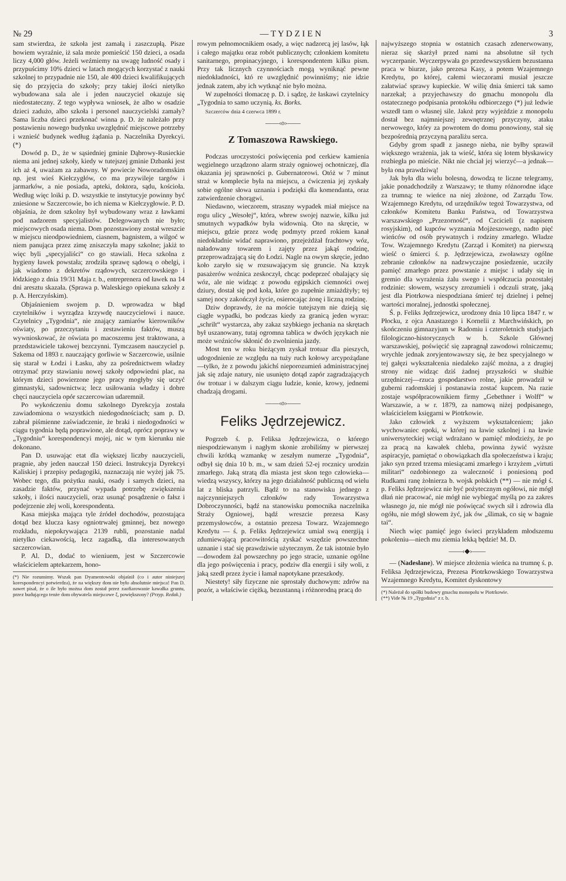№ 29 — T Y D Z I E N 3
sam stwierdza, że szkoła jest zamałą i zaszczupłą. Pisze bowiem wyraźnie, iż sala może pomieścić 150 dzieci, a osada liczy 4,000 głów. Jeżeli weźmiemy na uwagę ludność osady i przypuścimy 10% dzieci w latach mogących korzystać z nauki szkolnej to przypadnie nie 150, ale 400 dzieci kwalifikujących się do przyjęcia do szkoły; przy takiej ilości nietylko wybudowana sala ale i jeden nauczyciel okazuje się niedostateczny. Z tego wypływa wniosek, że albo w osadzie dzieci zadużo, albo szkoła i personel nauczycielski zamały? Sama liczba dzieci przekonać winna p. D. że należało przy postawieniu nowego budynku uwzględnić miejscowe potrzeby i wznieść budynek według żądania p. Naczelnika Dyrekcyi. (*)
Dowód p. D., że w sąsiedniej gminie Dąbrowy-Rusieckie niema ani jednej szkoły, kiedy w tutejszej gminie Dzbanki jest ich aż 4, uważam za zabawny. W powiecie Noworadomskim np. jest wieś Kiełczygłów, co ma przywileje targów i jarmarków, a nie posiada, apteki, doktora, sądu, kościoła. Według więc loiki p. D. wszystkie te instytucyje powinny być zniesione w Szczercowie, bo ich niema w Kiełczygłowie. P. D. objaśnia, że dom szkolny był wybudowany wraz z ławkami pod nadzorem specyjalistów. Delegowanych nie było; miejscowych osada niema. Dom pozostawiony został wreszcie w miejscu nieodpowiedniem, ciasnem, bagnistem, a wilgoć w niem panująca przez zimę zniszczyła mapy szkolne; jakiż to więc byli „specyjaliści“ co go stawiali. Heca szkolna z hygieny ławek powstała; zrodziła sprawę sądową o obelgi, i jak wiadomo z dekretów rządowych, szczercowskiego i łódzkiego z dnia 19/31 Maja r. b., entreprenera od ławek na 14 dni aresztu skazała. (Sprawa p. Waleskiego opiekuna szkoły z p. A. Herczyńskim).
Objaśnieniem swojem p. D. wprowadza w błąd czytelników i wyrządza krzywdę nauczycielowi i nauce. Czytelnicy „Tygodnia“, nie znający zamiarów kierowników oświaty, po przeczytaniu i zestawieniu faktów, muszą wywnioskować, że oświata po macoszemu jest traktowana, a przedstawiciele takowej bezczynni. Tymczasem nauczyciel p. Szkema od 1893 r. nauczający gorliwie w Szczercowie, usilnie się starał w Łodzi i Łasku, aby za pośrednictwem władzy otrzymać przy stawianiu nowej szkoły odpowiedni plac, na którym dzieci powierzone jego pracy mogłyby się uczyć gimnastyki, sadownictwa; lecz usiłowania władzy i dobre chęci nauczyciela opór szczercowian udaremnił.
Po wykończeniu domu szkolnego Dyrekcyja została zawiadomiona o wszystkich niedogodnościach; sam p. D. zabrał piśmienne zaświadczenie, że braki i niedogodności w ciągu tygodnia będą poprawione, ale dotąd, oprócz poprawy w „Tygodniu“ korespondencyi mojej, nic w tym kierunku nie dokonano.
Pan D. usuwając etat dla większej liczby nauczycieli, pragnie, aby jeden nauczał 150 dzieci. Instrukcyja Dyrekcyi Kaliskiej i przepisy pedagogiki, naznaczają nie wyżej jak 75. Wobec tego, dla pożytku nauki, osady i samych dzieci, na zasadzie faktów, przynać wypada potrzebę zwiększenia szkoły, i ilości nauczycieli, oraz usunąć posądzenie o fałsz i podejrzenie złej woli, korespondenta.
Kasa miejska mająca tyle źródeł dochodów, pozostająca dotąd bez klucza kasy ogniotrwałej gminnej, bez nowego rozkładu, niepokrywająca 2139 rubli, pozostanie nadal nietylko ciekawością, lecz zagadką, dla interesowanych szczercowian.
P. Al. D., dodać to wieniuem, jest w Szczercowie właścicielem aptekarzem, hono-
(*) Nie rozumimy. Wszak pan Dyamentowski objaśnił (co i autor niniejszej korespondencyi potwierdza), że na większy dom nie było absolutnie miejsca! Pan D. nawet pisał, że o ile było można dom został przez zaofiarowanie kawałka gruntu, przez budującego tenże dom obywatela miejscowe ξ, powiększony? (Przyp. Redak.)
rowym pełnomocnikiem osady, a więc nadzorcą jej lasów, łąk i całego majątku oraz robót publicznych; członkiem komitetu sanitarnego, propinacyjnego, i korespondentem kilku pism. Przy tak licznych czynnościach mogą wyniknąć pewne niedokładności, któ re uwzględnić powinniśmy; nie idzie jednak zatem, aby ich wytknąć nie było można.
W zupełności tłomaczę p. D. i sądzę, że łaskawi czytelnicy „Tygodnia to samo uczynią. ks. Borks.
Szczerców dnia 4 czerwca 1899 r.
——‹o›——
Z Tomaszowa Rawskiego.
Podczas uroczystości poświęcenia pod cerkiew kamienia węgielnego urządzono alarm straży ogniowej ochotniczej, dla okazania jej sprawności p. Gubernatorowi. Otóż w 7 minut straż w komplecie była na miejscu, a ćwiczenia jej zyskały sobie ogólne słowa uznania i podzięki dla komendanta, oraz zatwierdzenie chorągwi.
Niedawno, wieczorem, straszny wypadek miał miejsce na rogu ulicy „Wesołej“, która, wbrew swojej nazwie, kilku już smutnych wypadków była widownią. Oto na skręcie, w miejscu, gdzie przez wodę podmyty przed rokiem kanał niedokładnie widać naprawiono, przejeżdżał frachtowy wóz, naładowany towarem i zajęty przez jakąś rodzinę, przeprowadzającą się do Łodzi. Nagle na owym skręcie, jedno koło zaryło się w rozsuwającym się gruncie. Na krzyk pasażerów woźnica zeskoczył, chcąc podeprzeć obalający się wóz, ale nie widząc z powodu egipskich ciemności owej dziury, dostał się pod koła, które go zupełnie zmiażdżyły; tej samej nocy zakończył życie, osierocając żonę i liczną rodzinę.
Dziw doprawdy, że na moście tutejszym nie dzieją się ciągłe wypadki, bo podczas kiedy za granicą jeden wyraz: „schrilt“ wystarcza, aby zakaz szybkiego jechania na skrętach był uszanowany, tutaj ogromna tablica w dwóch językach nie może woźniców skłonić do zwolnienia jazdy.
Most ten w roku bieżącym zyskał trotuar dla pieszych, udogodnienie ze względu na tuży ruch kołowy arcypożądane—tylko, że z powodu jakichś nieporozumień administracyjnej jak się zdaje natury, nie usunięto dotąd zapór zagradzających ów trotuar i w dalszym ciągu ludzie, konie, krowy, jednemi chadzają drogami.
——‹o›——
Feliks Jędrzejewicz.
Pogrzeb ś. p. Feliksa Jędrzejewicza, o którego niespodziewanym i nagłym skonie zrobiliśmy w pierwszej chwili krótką wzmankę w zeszłym numerze „Tygodnia“, odbył się dnia 10 b. m., w sam dzień 52-ej rocznicy urodzin zmarłego. Jaką stratą dla miasta jest skon tego człowieka—wiedzą wszyscy, którzy na jego działalność publiczną od wielu lat z bliska patrzyli. Bądź to na stanowisku jednego z najczynniejszych członków rady Towarzystwa Dobroczynności, bądź na stanowisku pomocnika naczelnika Straży Ogniowej, bądź wreszcie prezesa Kasy przemysłowców, a ostatnio prezesa Towarz. Wzajemnego Kredytu — ś. p. Feliks Jędrzejewicz umiał swą energiją i zdumiewającą pracowitością zyskać wszędzie powszechne uznanie i stać się prawdziwie użytecznym. Że tak istotnie było—dowodem żal powszechny po jego stracie, uznanie ogólne dla jego poświęcenia i pracy, podziw dla energii i siły woli, z jaką szedł przez życie i łamał napotykane przeszkody.
Niestety! siły fizyczne nie sprostały duchowym: zdrów na pozór, a właściwie ciężką, bezustanną i różnorodną pracą do
najwyższego stopnia w ostatnich czasach zdenerwowany, nieraz się skarżył przed nami na absolutne sił tych wyczerpanie. Wyczerpywała go przedewszystkiem bezustanna praca w biurze, jako prezesa Kasy, a potem Wzajemnego Kredytu, po której, całemi wieczorami musiał jeszcze załatwiać sprawy kupieckie. W wilię dnia śmierci tak samo narzekał; a przyjechawszy do gmachu monopolu dla ostatecznego podpisania protokółu odbiorczego (*) już ledwie wszedł tam o własnej sile. Jakoż przy wyjeździe z monopolu dostał bez najmniejszej zewnętrznej przyczyny, ataku nerwowego, który za powrotem do domu ponowiony, stał się bezpośrednią przyczyną paraliżu serca.
Gdyby grom spadł z jasnego nieba, nie byłby sprawił większego wrażenia, jak ta wieść, która się lotem błyskawicy rozbiegła po mieście. Nikt nie chciał jej wierzyć—a jednak—była ona prawdziwą!
Jak była dla wielu bolesną, dowodzą te liczne telegramy, jakie ponadchodziły z Warszawy; te tłumy różnorodne idące za trumną; te wieńce na niej złożone, od Zarządu Tow. Wzajemnego Kredytu, od urzędników tegoż Towarzystwa, od członków Komitetu Banku Państwa, od Towarzystwa warszawskiego „Przezorność“, od Czcicieli (z napisem rosyjskim), od kupców wyznania Mojżeszowego, nadto pięć wieńców od osób prywatnych i rodziny zmarłego. Władze Tow. Wzajemnego Kredytu (Zarząd i Komitet) na pierwszą wieść o śmierci ś. p. Jędrzejewicza, zwoławszy ogólne zebranie członków na nadzwyczajne posiedzenie, uczciły pamięć zmarłego przez powstanie z miejsc i udały się in gremio dla wyrażenia żalu swego i współczucia pozostałej rodzinie: słowem, wszyscy zrozumieli i odczuli stratę, jaką jest dla Piotrkowa niespodziana śmierć tej dzielnej i pełnej wartości moralnej, jednostki społecznej.
Ś. p. Feliks Jędrzejewicz, urodzony dnia 10 lipca 1847 r. w Płocku, z ojca Anastazego i Kornelii z Marchwińskich, po skończeniu gimnazyjum w Radomiu i czteroletnich studyjach filologiczno-historycznych w b. Szkole Głównej warszawskiej, poświęcić się zapragnął zawodowi rolniczemu; wrychle jednak zoryjentowawszy się, że bez specyjalnego w tej gałęzi wykształcenia niedaleko zajść można, a z drugiej strony nie widząc dziś żadnej przyszłości w służbie urzędniczej—rzuca gospodarstwo rolne, jakie prowadził w guberni radomskiej i postanawia zostać kupcem. Na razie zostaje współpracownikiem firmy „Gebethner i Wolff“ w Warszawie, a w r. 1879, za namową niżej podpisanego, właścicielem księgarni w Piotrkowie.
Jako człowiek z wyższem wykształceniem; jako wychowaniec epoki, w której na ławie szkolnej i na ławie uniwersyteckiej wciąż wdrażano w pamięć młodzieży, że po za pracą na kawałek chleba, powinna żywić wyższe aspiracyje, pamiętać o obowiązkach dla społeczeństwa i kraju; jako syn przed trzema miesiącami zmarłego i krzyżem „virtuti militari“ ozdobionego za waleczność i poniesioną pod Rudkami ranę żołnierza b. wojsk polskich (**) — nie mógł ś. p. Feliks Jędrzejewicz nie być pożytecznym ogółowi, nie mógł dłań nie pracować, nie mógł nie wybiegać myślą po za zakres własnego ja, nie mógł nie poświęcać swych sił i zdrowia dla ogółu, nie mógł słowem żyć, jak ów „ślimak, co się w bagnie tai“.
Niech więc pamięć jego świeci przykładem młodszemu pokoleniu—niech mu ziemia lekką będzie! M. D.
——‹◆›——
— (Nadesłane). W miejsce złożenia wieńca na trumnę ś. p. Feliksa Jędrzejewicza, Prezesa Piotrkowskiego Towarzystwa Wzajemnego Kredytu, Komitet dyskontowy
(*) Należał do spółki budowy gmachu monopolu w Piotrkowie.
(**) Vide № 19 „Tygodnia“ z r. b.